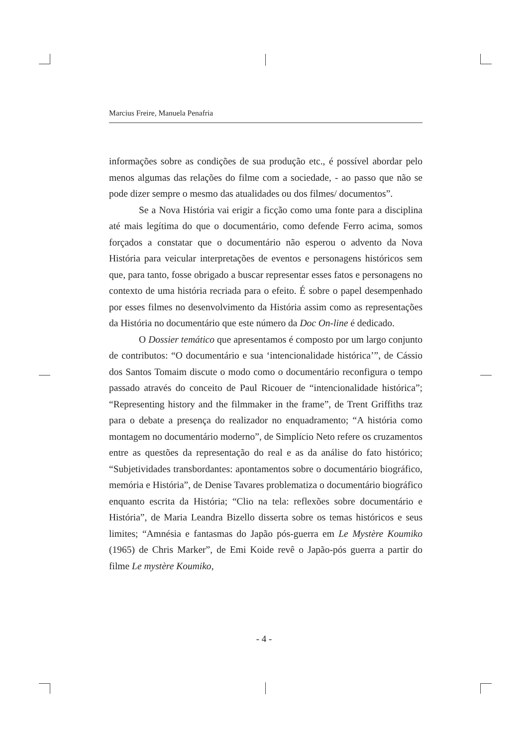Marcius Freire, Manuela Penafria
informações sobre as condições de sua produção etc., é possível abordar pelo menos algumas das relações do filme com a sociedade, - ao passo que não se pode dizer sempre o mesmo das atualidades ou dos filmes/ documentos”.
Se a Nova História vai erigir a ficção como uma fonte para a disciplina até mais legítima do que o documentário, como defende Ferro acima, somos forçados a constatar que o documentário não esperou o advento da Nova História para veicular interpretações de eventos e personagens históricos sem que, para tanto, fosse obrigado a buscar representar esses fatos e personagens no contexto de uma história recriada para o efeito. É sobre o papel desempenhado por esses filmes no desenvolvimento da História assim como as representações da História no documentário que este número da Doc On-line é dedicado.
O Dossier temático que apresentamos é composto por um largo conjunto de contributos: “O documentário e sua ‘intencionalidade histórica’”, de Cássio dos Santos Tomaim discute o modo como o documentário reconfigura o tempo passado através do conceito de Paul Ricouer de “intencionalidade histórica”; “Representing history and the filmmaker in the frame”, de Trent Griffiths traz para o debate a presença do realizador no enquadramento; “A história como montagem no documentário moderno”, de Simplício Neto refere os cruzamentos entre as questões da representação do real e as da análise do fato histórico; “Subjetividades transbordantes: apontamentos sobre o documentário biográfico, memória e História”, de Denise Tavares problematiza o documentário biográfico enquanto escrita da História; “Clio na tela: reflexões sobre documentário e História”, de Maria Leandra Bizello disserta sobre os temas históricos e seus limites; “Amnésia e fantasmas do Japão pós-guerra em Le Mystère Koumiko (1965) de Chris Marker”, de Emi Koide revê o Japão-pós guerra a partir do filme Le mystère Koumiko,
- 4 -